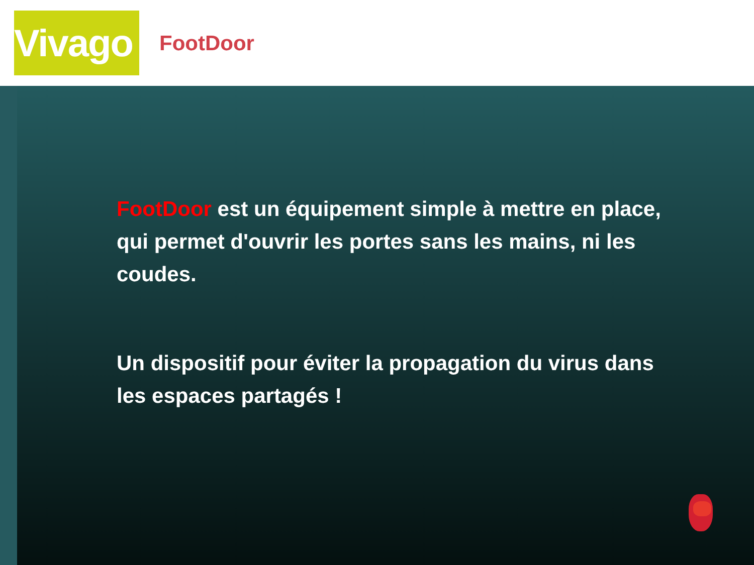Vivago
FootDoor
FootDoor est un équipement simple à mettre en place, qui permet d'ouvrir les portes sans les mains, ni les coudes.
Un dispositif pour éviter la propagation du virus dans les espaces partagés !